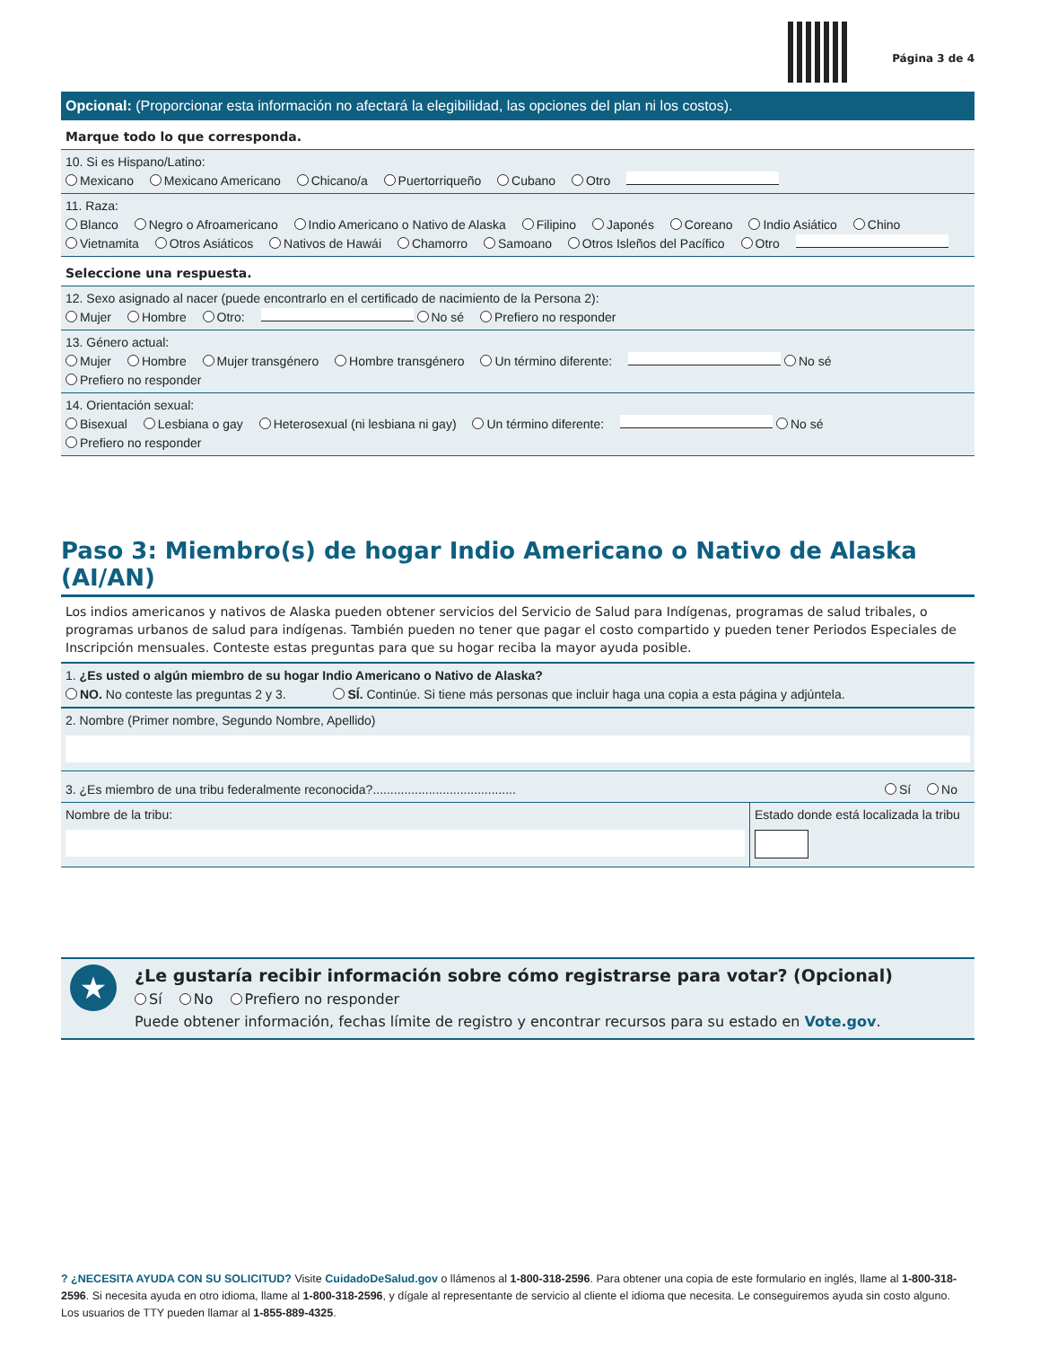Página 3 de 4
Opcional: (Proporcionar esta información no afectará la elegibilidad, las opciones del plan ni los costos).
Marque todo lo que corresponda.
10. Si es Hispano/Latino:
Mexicano Mexicano Americano Chicano/a Puertorriqueño Cubano Otro
11. Raza:
Blanco Negro o Afroamericano Indio Americano o Nativo de Alaska Filipino Japonés Coreano Indio Asiático Chino
Vietnamita Otros Asiáticos Nativos de Hawái Chamorro Samoano Otros Isleños del Pacífico Otro
Seleccione una respuesta.
12. Sexo asignado al nacer (puede encontrarlo en el certificado de nacimiento de la Persona 2):
Mujer Hombre Otro: No sé Prefiero no responder
13. Género actual:
Mujer Hombre Mujer transgénero Hombre transgénero Un término diferente: No sé
Prefiero no responder
14. Orientación sexual:
Bisexual Lesbiana o gay Heterosexual (ni lesbiana ni gay) Un término diferente: No sé
Prefiero no responder
Paso 3: Miembro(s) de hogar Indio Americano o Nativo de Alaska (AI/AN)
Los indios americanos y nativos de Alaska pueden obtener servicios del Servicio de Salud para Indígenas, programas de salud tribales, o programas urbanos de salud para indígenas. También pueden no tener que pagar el costo compartido y pueden tener Periodos Especiales de Inscripción mensuales. Conteste estas preguntas para que su hogar reciba la mayor ayuda posible.
1. ¿Es usted o algún miembro de su hogar Indio Americano o Nativo de Alaska?
NO. No conteste las preguntas 2 y 3. SÍ. Continúe. Si tiene más personas que incluir haga una copia a esta página y adjúntela.
2. Nombre (Primer nombre, Segundo Nombre, Apellido)
3. ¿Es miembro de una tribu federalmente reconocida?......................................... Sí No
Nombre de la tribu: Estado donde está localizada la tribu
★
¿Le gustaría recibir información sobre cómo registrarse para votar? (Opcional)
Sí No Prefiero no responder
Puede obtener información, fechas límite de registro y encontrar recursos para su estado en Vote.gov.
? ¿NECESITA AYUDA CON SU SOLICITUD? Visite CuidadoDeSalud.gov o llámenos al 1-800-318-2596. Para obtener una copia de este formulario en inglés, llame al 1-800-318-2596. Si necesita ayuda en otro idioma, llame al 1-800-318-2596, y dígale al representante de servicio al cliente el idioma que necesita. Le conseguiremos ayuda sin costo alguno. Los usuarios de TTY pueden llamar al 1-855-889-4325.